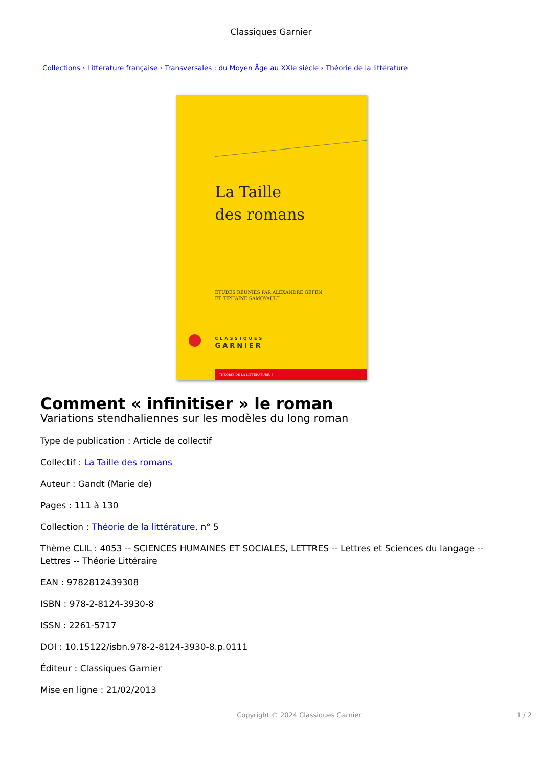Classiques Garnier
Collections › Littérature française › Transversales : du Moyen Âge au XXIe siècle › Théorie de la littérature
La Taille
des romans
ÉTUDES RÉUNIES PAR ALEXANDRE GEFEN
ET TIPHAINE SAMOYAULT
CLASSIQUES
GARNIER
THÉORIE DE LA LITTÉRATURE, 5
Comment « infinitiser » le roman
Variations stendhaliennes sur les modèles du long roman
Type de publication : Article de collectif
Collectif : La Taille des romans
Auteur : Gandt (Marie de)
Pages : 111 à 130
Collection : Théorie de la littérature, n° 5
Thème CLIL : 4053 -- SCIENCES HUMAINES ET SOCIALES, LETTRES -- Lettres et Sciences du langage -- Lettres -- Théorie Littéraire
EAN : 9782812439308
ISBN : 978-2-8124-3930-8
ISSN : 2261-5717
DOI : 10.15122/isbn.978-2-8124-3930-8.p.0111
Éditeur : Classiques Garnier
Mise en ligne : 21/02/2013
Copyright © 2024 Classiques Garnier 1 / 2